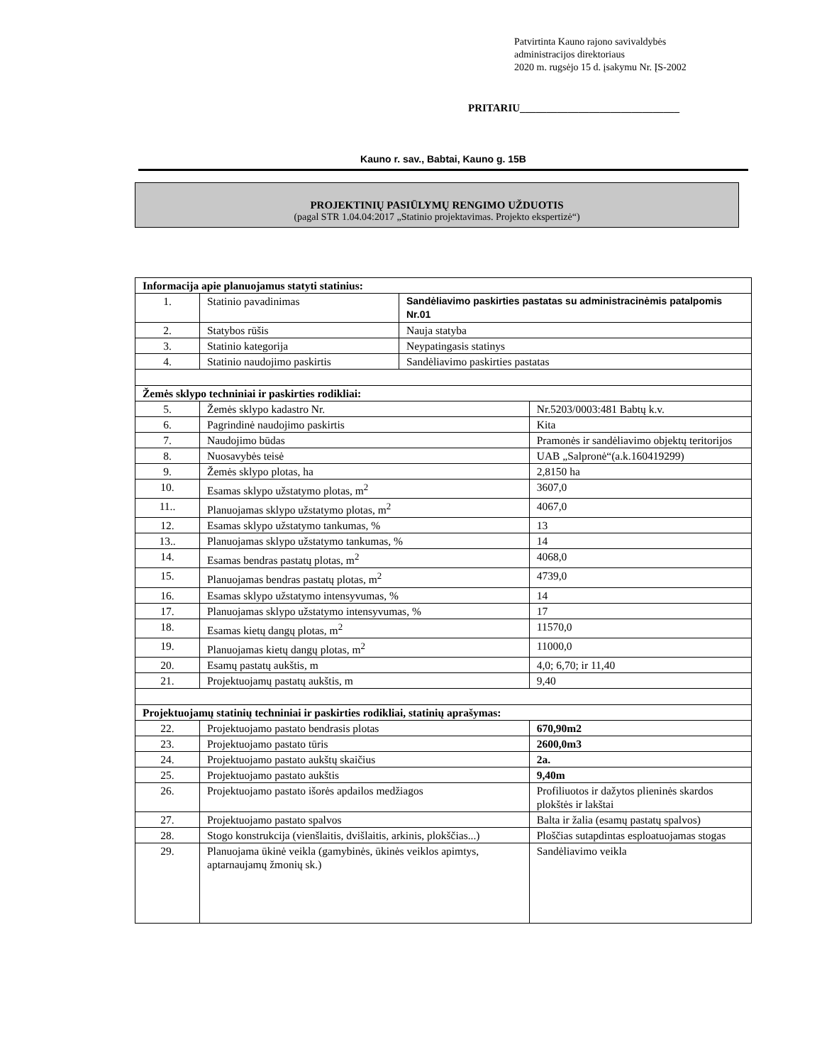Patvirtinta Kauno rajono savivaldybės
administracijos direktoriaus
2020 m. rugsėjo 15 d. įsakymu Nr. ĮS-2002
PRITARIU______________________________
Kauno r. sav., Babtai, Kauno g. 15B
PROJEKTINIŲ PASIŪLYMŲ RENGIMO UŽDUOTIS
(pagal STR 1.04.04:2017 „Statinio projektavimas. Projekto ekspertizė“)
| Informacija apie planuojamus statyti statinius: | | | |
| 1. | Statinio pavadinimas | Sandėliavimo paskirties pastatas su administracinėmis patalpomis Nr.01 | |
| 2. | Statybos rūšis | Nauja statyba | |
| 3. | Statinio kategorija | Neypatingasis statinys | |
| 4. | Statinio naudojimo paskirtis | Sandėliavimo paskirties pastatas | |
| Žemės sklypo techniniai ir paskirties rodikliai: | | | |
| 5. | Žemės sklypo kadastro Nr. | | Nr.5203/0003:481 Babtų k.v. |
| 6. | Pagrindinė naudojimo paskirtis | | Kita |
| 7. | Naudojimo būdas | | Pramonės ir sandėliavimo objektų teritorijos |
| 8. | Nuosavybės teisė | | UAB „Salpronė“(a.k.160419299) |
| 9. | Žemės sklypo plotas, ha | | 2,8150 ha |
| 10. | Esamas sklypo užstatymo plotas, m<sup>2</sup> | | 3607,0 |
| 11.. | Planuojamas sklypo užstatymo plotas, m<sup>2</sup> | | 4067,0 |
| 12. | Esamas sklypo užstatymo tankumas, % | | 13 |
| 13.. | Planuojamas sklypo užstatymo tankumas, % | | 14 |
| 14. | Esamas bendras pastatų plotas, m<sup>2</sup> | | 4068,0 |
| 15. | Planuojamas bendras pastatų plotas, m<sup>2</sup> | | 4739,0 |
| 16. | Esamas sklypo užstatymo intensyvumas, % | | 14 |
| 17. | Planuojamas sklypo užstatymo intensyvumas, % | | 17 |
| 18. | Esamas kietų dangų plotas, m<sup>2</sup> | | 11570,0 |
| 19. | Planuojamas kietų dangų plotas, m<sup>2</sup> | | 11000,0 |
| 20. | Esamų pastatų aukštis, m | | 4,0; 6,70; ir 11,40 |
| 21. | Projektuojamų pastatų aukštis, m | | 9,40 |
| Projektuojamų statinių techniniai ir paskirties rodikliai, statinių aprašymas: | | | |
| 22. | Projektuojamo pastato bendrasis plotas | | 670,90m2 |
| 23. | Projektuojamo pastato tūris | | 2600,0m3 |
| 24. | Projektuojamo pastato aukštų skaičius | | 2a. |
| 25. | Projektuojamo pastato aukštis | | 9,40m |
| 26. | Projektuojamo pastato išorės apdailos medžiagos | | Profiliuotos ir dažytos plieninės skardos plokštės ir lakštai |
| 27. | Projektuojamo pastato spalvos | | Balta ir žalia (esamų pastatų spalvos) |
| 28. | Stogo konstrukcija (vienšlaitis, dvišlaitis, arkinis, plokščias...) | | Ploščias sutapdintas esploatuojamas stogas |
| 29. | Planuojama ūkinė veikla (gamybinės, ūkinės veiklos apimtys, aptarnaujamų žmonių sk.) | | Sandėliavimo veikla |